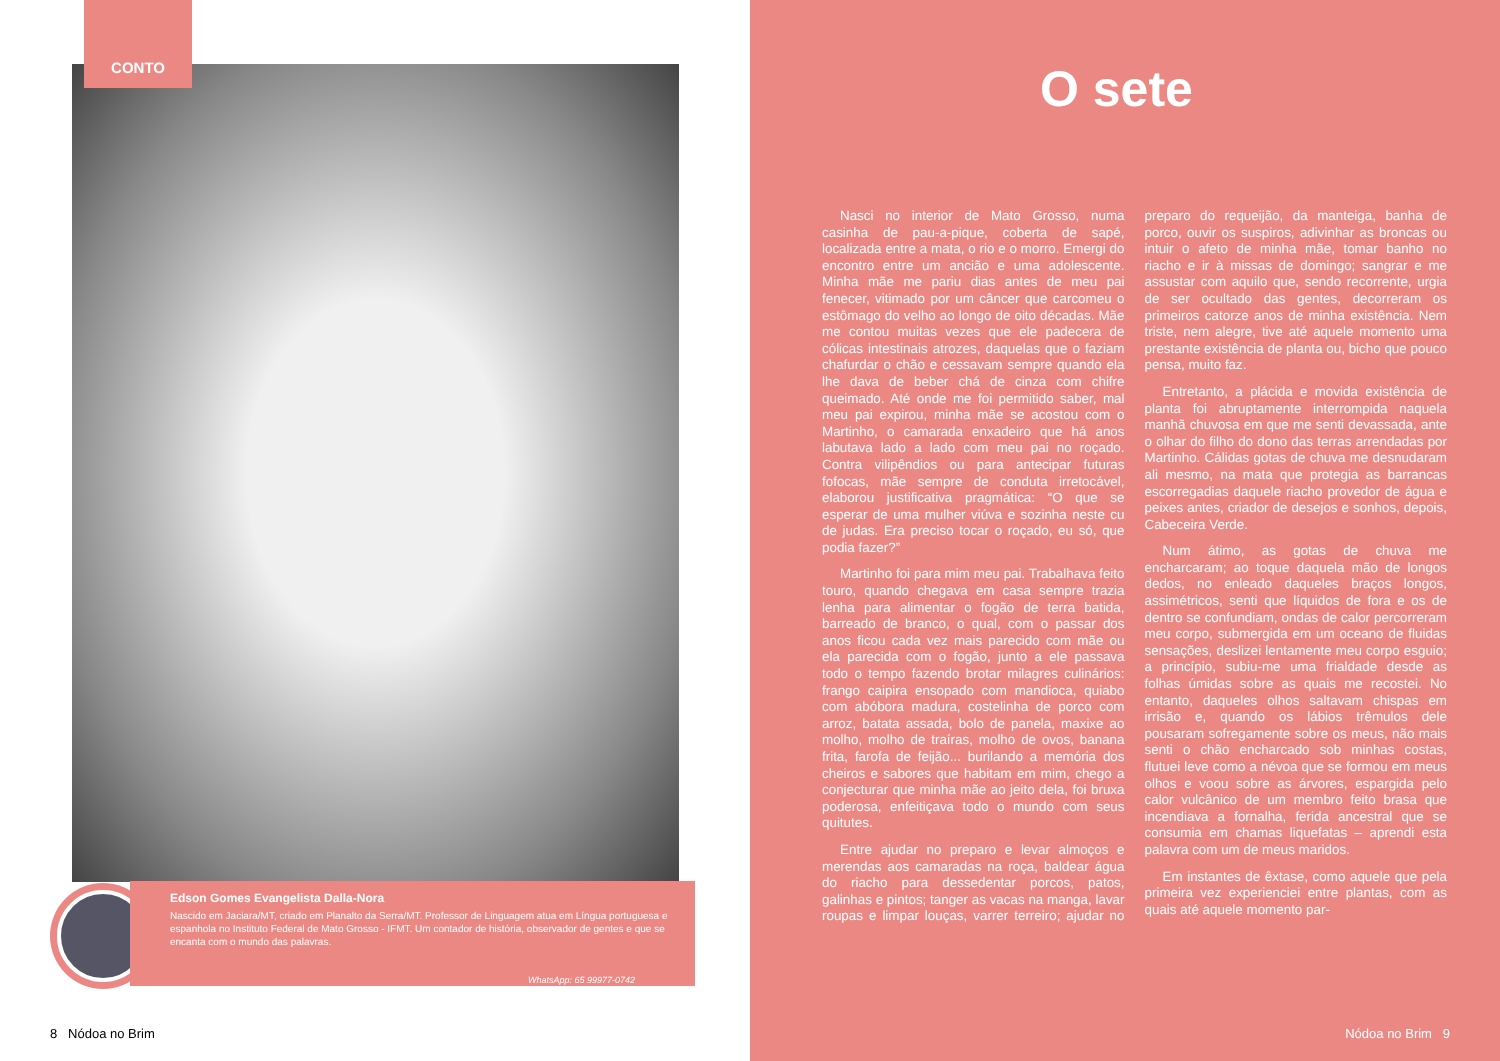CONTO
Edson Gomes Evangelista Dalla-Nora
Nascido em Jaciara/MT, criado em Planalto da Serra/MT. Professor de Linguagem atua em Língua portuguesa e espanhola no Instituto Federal de Mato Grosso - IFMT. Um contador de história, observador de gentes e que se encanta com o mundo das palavras.
WhatsApp: 65 99977-0742
8 Nódoa no Brim
O sete
Nasci no interior de Mato Grosso, numa casinha de pau-a-pique, coberta de sapé, localizada entre a mata, o rio e o morro. Emergi do encontro entre um ancião e uma adolescente. Minha mãe me pariu dias antes de meu pai fenecer, vitimado por um câncer que carcomeu o estômago do velho ao longo de oito décadas. Mãe me contou muitas vezes que ele padecera de cólicas intestinais atrozes, daquelas que o faziam chafurdar o chão e cessavam sempre quando ela lhe dava de beber chá de cinza com chifre queimado. Até onde me foi permitido saber, mal meu pai expirou, minha mãe se acostou com o Martinho, o camarada enxadeiro que há anos labutava lado a lado com meu pai no roçado. Contra vilipêndios ou para antecipar futuras fofocas, mãe sempre de conduta irretocável, elaborou justificativa pragmática: “O que se esperar de uma mulher viúva e sozinha neste cu de judas. Era preciso tocar o roçado, eu só, que podia fazer?”
Martinho foi para mim meu pai. Trabalhava feito touro, quando chegava em casa sempre trazia lenha para alimentar o fogão de terra batida, barreado de branco, o qual, com o passar dos anos ficou cada vez mais parecido com mãe ou ela parecida com o fogão, junto a ele passava todo o tempo fazendo brotar milagres culinários: frango caipira ensopado com mandioca, quiabo com abóbora madura, costelinha de porco com arroz, batata assada, bolo de panela, maxixe ao molho, molho de traíras, molho de ovos, banana frita, farofa de feijão... burilando a memória dos cheiros e sabores que habitam em mim, chego a conjecturar que minha mãe ao jeito dela, foi bruxa poderosa, enfeitiçava todo o mundo com seus quitutes.
Entre ajudar no preparo e levar almoços e merendas aos camaradas na roça, baldear água do riacho para dessedentar porcos, patos, galinhas e pintos; tanger as vacas na manga, lavar roupas e limpar louças, varrer terreiro; ajudar no preparo do requeijão, da manteiga, banha de porco, ouvir os suspiros, adivinhar as broncas ou intuir o afeto de minha mãe, tomar banho no riacho e ir à missas de domingo; sangrar e me assustar com aquilo que, sendo recorrente, urgia de ser ocultado das gentes, decorreram os primeiros catorze anos de minha existência. Nem triste, nem alegre, tive até aquele momento uma prestante existência de planta ou, bicho que pouco pensa, muito faz.
Entretanto, a plácida e movida existência de planta foi abruptamente interrompida naquela manhã chuvosa em que me senti devassada, ante o olhar do filho do dono das terras arrendadas por Martinho. Cálidas gotas de chuva me desnudaram ali mesmo, na mata que protegia as barrancas escorregadias daquele riacho provedor de água e peixes antes, criador de desejos e sonhos, depois, Cabeceira Verde.
Num átimo, as gotas de chuva me encharcaram; ao toque daquela mão de longos dedos, no enleado daqueles braços longos, assimétricos, senti que líquidos de fora e os de dentro se confundiam, ondas de calor percorreram meu corpo, submergida em um oceano de fluidas sensações, deslizei lentamente meu corpo esguio; a princípio, subiu-me uma frialdade desde as folhas úmidas sobre as quais me recostei. No entanto, daqueles olhos saltavam chispas em irrisão e, quando os lábios trêmulos dele pousaram sofregamente sobre os meus, não mais senti o chão encharcado sob minhas costas, flutuei leve como a névoa que se formou em meus olhos e voou sobre as árvores, espargida pelo calor vulcânico de um membro feito brasa que incendiava a fornalha, ferida ancestral que se consumia em chamas liquefatas – aprendi esta palavra com um de meus maridos.
Em instantes de êxtase, como aquele que pela primeira vez experienciei entre plantas, com as quais até aquele momento par-
Nódoa no Brim 9